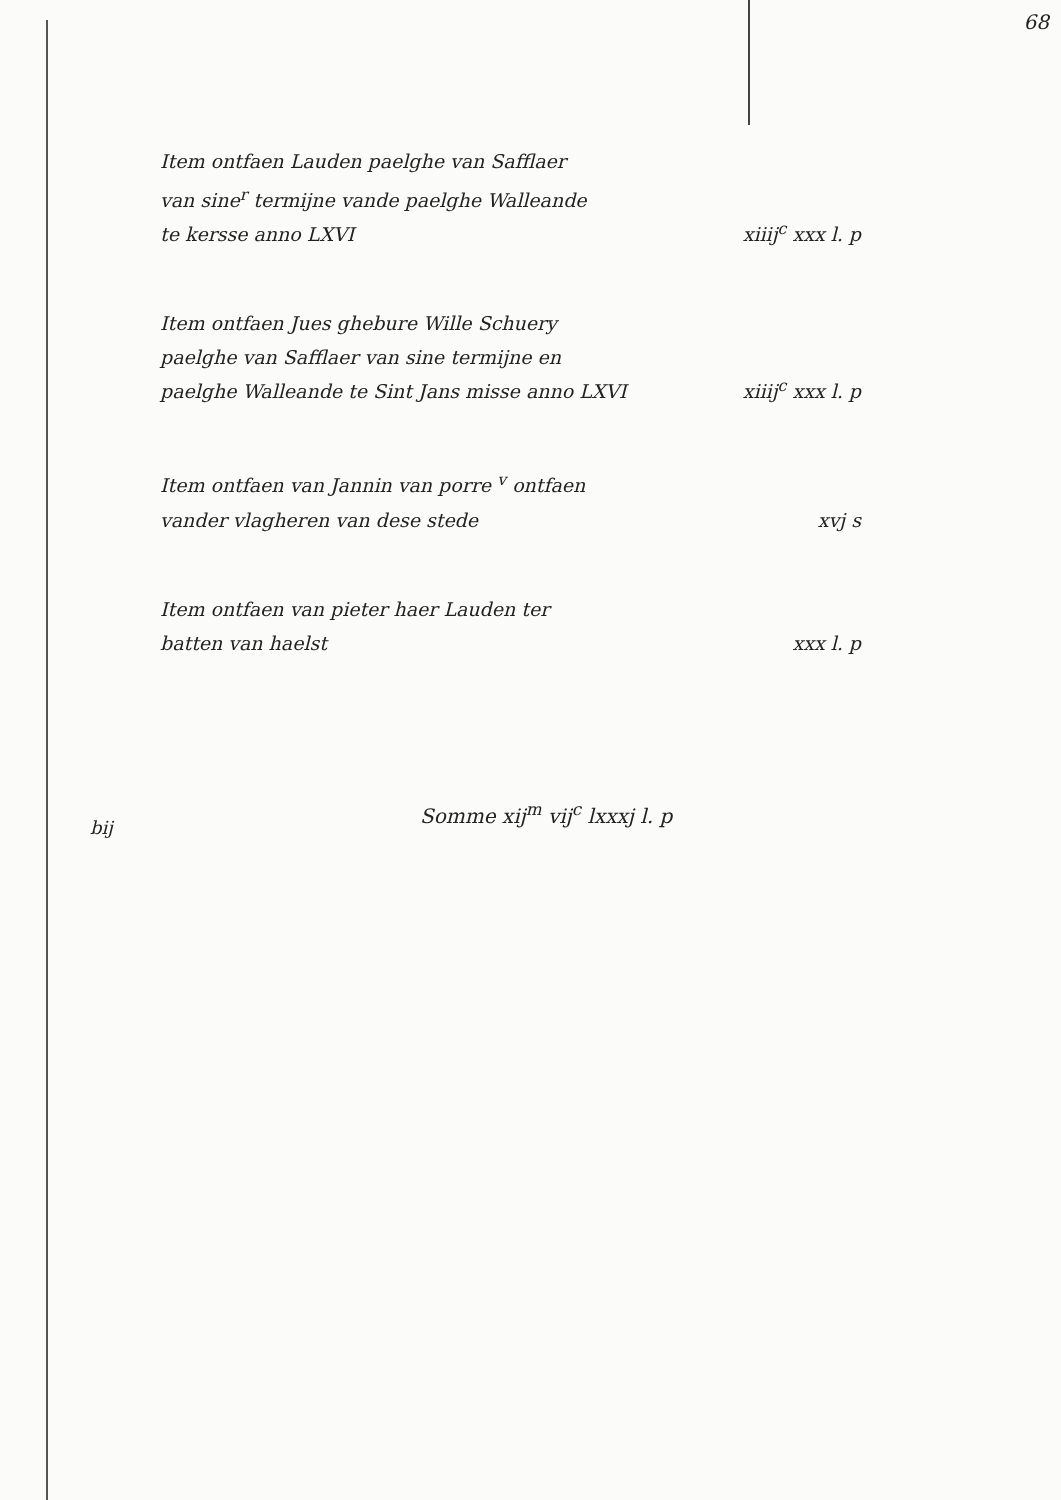68
Item ontfaen Lauden paelghe van Safflaer
van sine<sup>r</sup> termijne vande paelghe Walleande
te kersse anno LXVI
xiiij<sup>c</sup> xxx l. p
Item ontfaen Jues ghebure Wille Schuery
paelghe van Safflaer van sine termijne en
paelghe Walleande te Sint Jans misse anno LXVI
xiiij<sup>c</sup> xxx l. p
Item ontfaen van Jannin van porre <sup>v</sup> ontfaen
vander vlagheren van dese stede
xvj s
Item ontfaen van pieter haer Lauden ter
batten van haelst
xxx l. p
Somme xij<sup>m</sup> vij<sup>c</sup> lxxxj l. p
bij